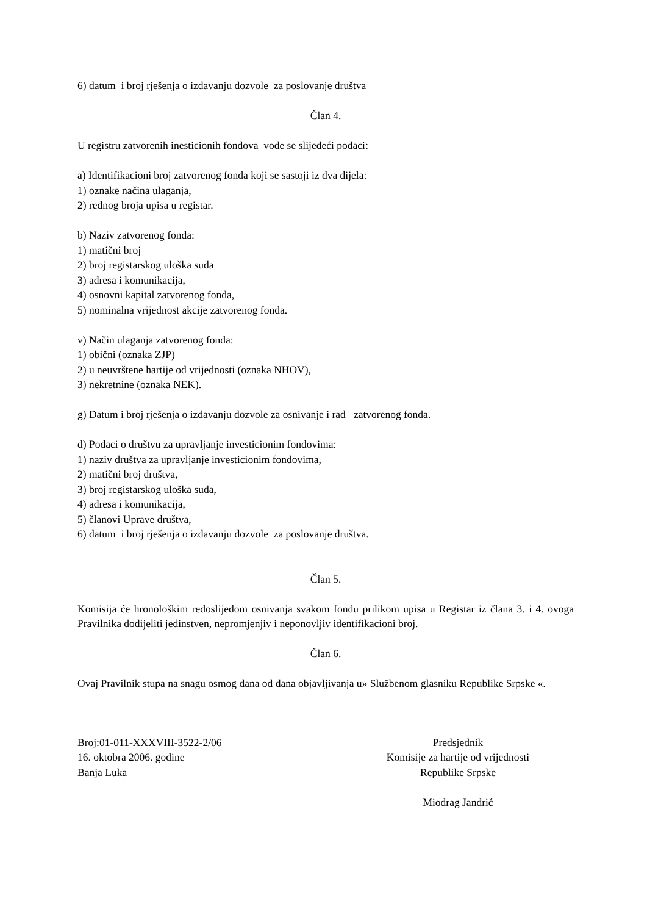6) datum i broj rješenja o izdavanju dozvole za poslovanje društva
Član 4.
U registru zatvorenih inesticionih fondova vode se slijedeći podaci:
a) Identifikacioni broj zatvorenog fonda koji se sastoji iz dva dijela:
1) oznake načina ulaganja,
2) rednog broja upisa u registar.
b) Naziv zatvorenog fonda:
1) matični broj
2) broj registarskog uloška suda
3) adresa i komunikacija,
4) osnovni kapital zatvorenog fonda,
5) nominalna vrijednost akcije zatvorenog fonda.
v) Način ulaganja zatvorenog fonda:
1) obični (oznaka ZJP)
2) u neuvrštene hartije od vrijednosti (oznaka NHOV),
3) nekretnine (oznaka NEK).
g) Datum i broj rješenja o izdavanju dozvole za osnivanje i rad zatvorenog fonda.
d) Podaci o društvu za upravljanje investicionim fondovima:
1) naziv društva za upravljanje investicionim fondovima,
2) matični broj društva,
3) broj registarskog uloška suda,
4) adresa i komunikacija,
5) članovi Uprave društva,
6) datum i broj rješenja o izdavanju dozvole za poslovanje društva.
Član 5.
Komisija će hronološkim redoslijedom osnivanja svakom fondu prilikom upisa u Registar iz člana 3. i 4. ovoga Pravilnika dodijeliti jedinstven, nepromjenjiv i neponovljiv identifikacioni broj.
Član 6.
Ovaj Pravilnik stupa na snagu osmog dana od dana objavljivanja u» Službenom glasniku Republike Srpske «.
Broj:01-011-XXXVIII-3522-2/06
16. oktobra 2006. godine
Banja Luka
Predsjednik
Komisije za hartije od vrijednosti
Republike Srpske
Miodrag Jandrić